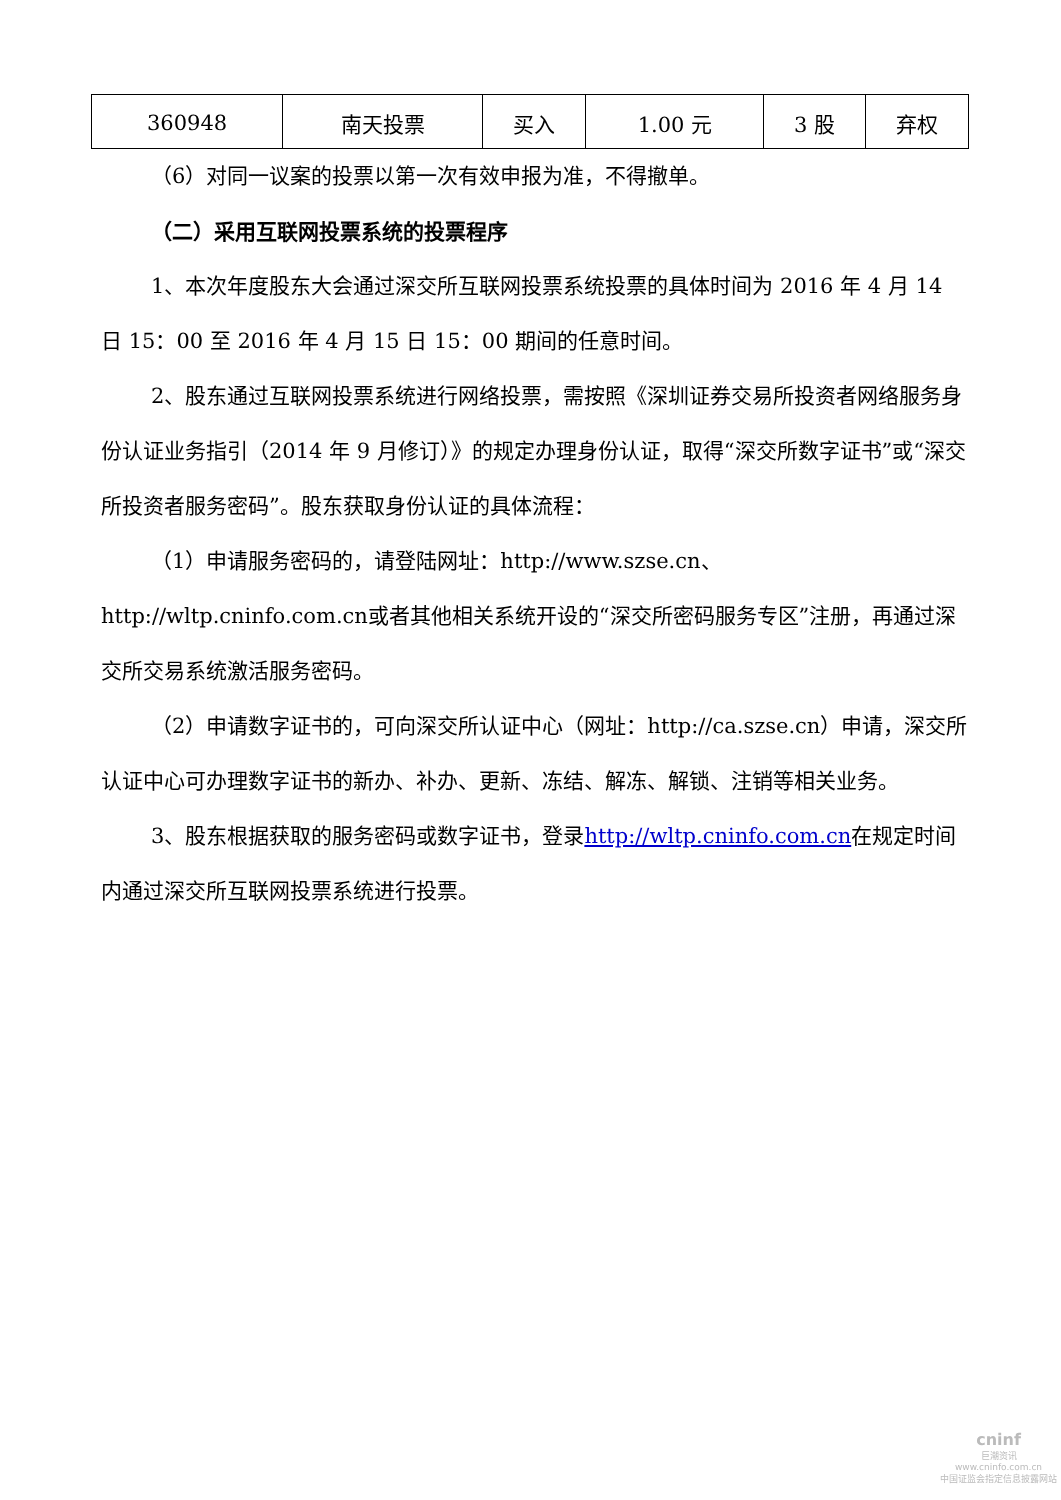| 360948 | 南天投票 | 买入 | 1.00 元 | 3 股 | 弃权 |
（6）对同一议案的投票以第一次有效申报为准，不得撤单。
（二）采用互联网投票系统的投票程序
1、本次年度股东大会通过深交所互联网投票系统投票的具体时间为 2016 年 4 月 14 日 15：00 至 2016 年 4 月 15 日 15：00 期间的任意时间。
2、股东通过互联网投票系统进行网络投票，需按照《深圳证券交易所投资者网络服务身份认证业务指引（2014 年 9 月修订）》的规定办理身份认证，取得“深交所数字证书”或“深交所投资者服务密码”。股东获取身份认证的具体流程：
（1）申请服务密码的，请登陆网址：http://www.szse.cn、http://wltp.cninfo.com.cn或者其他相关系统开设的“深交所密码服务专区”注册，再通过深交所交易系统激活服务密码。
（2）申请数字证书的，可向深交所认证中心（网址：http://ca.szse.cn）申请，深交所认证中心可办理数字证书的新办、补办、更新、冻结、解冻、解锁、注销等相关业务。
3、股东根据获取的服务密码或数字证书，登录http://wltp.cninfo.com.cn在规定时间内通过深交所互联网投票系统进行投票。
cninf
巨潮资讯
www.cninfo.com.cn
中国证监会指定信息披露网站